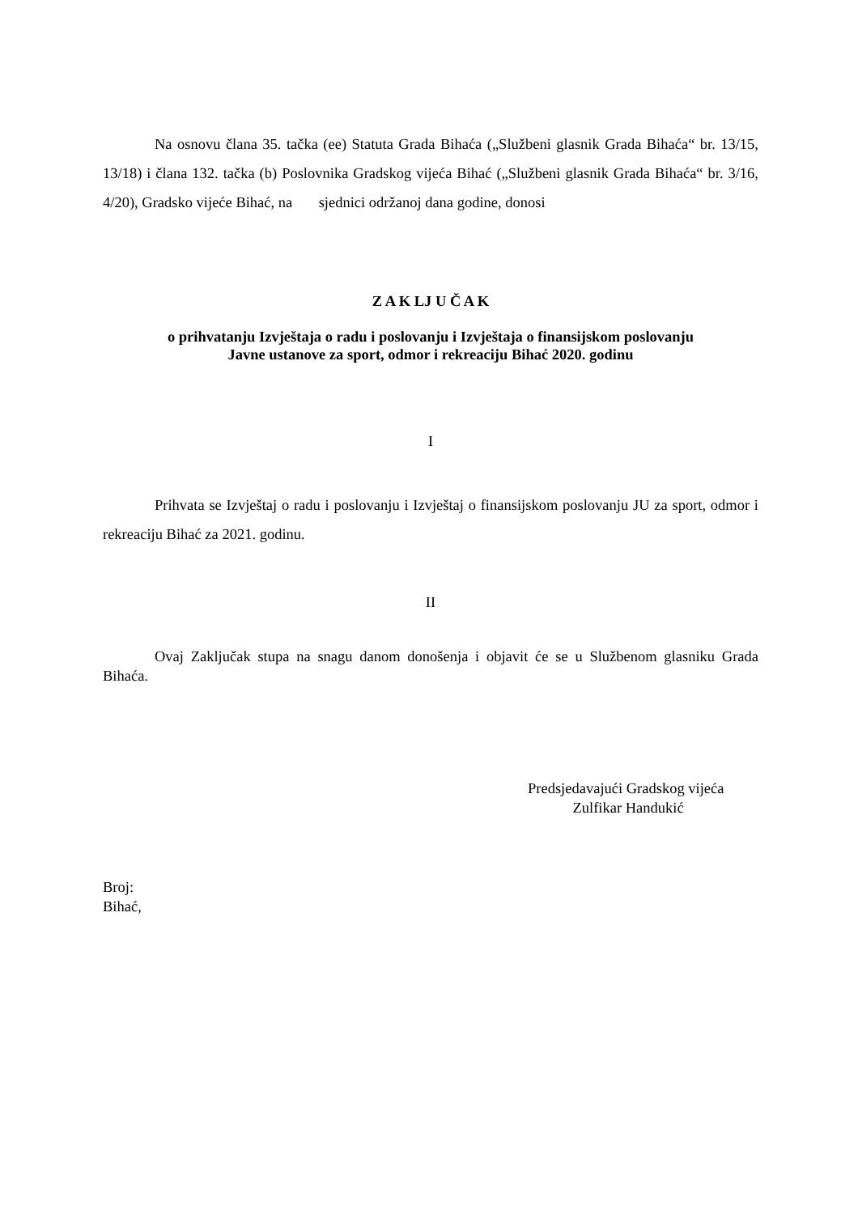Na osnovu člana 35. tačka (ee) Statuta Grada Bihaća („Službeni glasnik Grada Bihaća“ br. 13/15, 13/18) i člana 132. tačka (b) Poslovnika Gradskog vijeća Bihać („Službeni glasnik Grada Bihaća“ br. 3/16, 4/20), Gradsko vijeće Bihać, na sjednici održanoj dana godine, donosi
Z A K LJ U Č A K
o prihvatanju Izvještaja o radu i poslovanju i Izvještaja o finansijskom poslovanju
Javne ustanove za sport, odmor i rekreaciju Bihać 2020. godinu
I
Prihvata se Izvještaj o radu i poslovanju i Izvještaj o finansijskom poslovanju JU za sport, odmor i rekreaciju Bihać za 2021. godinu.
II
Ovaj Zaključak stupa na snagu danom donošenja i objavit će se u Službenom glasniku Grada Bihaća.
Predsjedavajući Gradskog vijeća
Zulfikar Handukić
Broj:
Bihać,